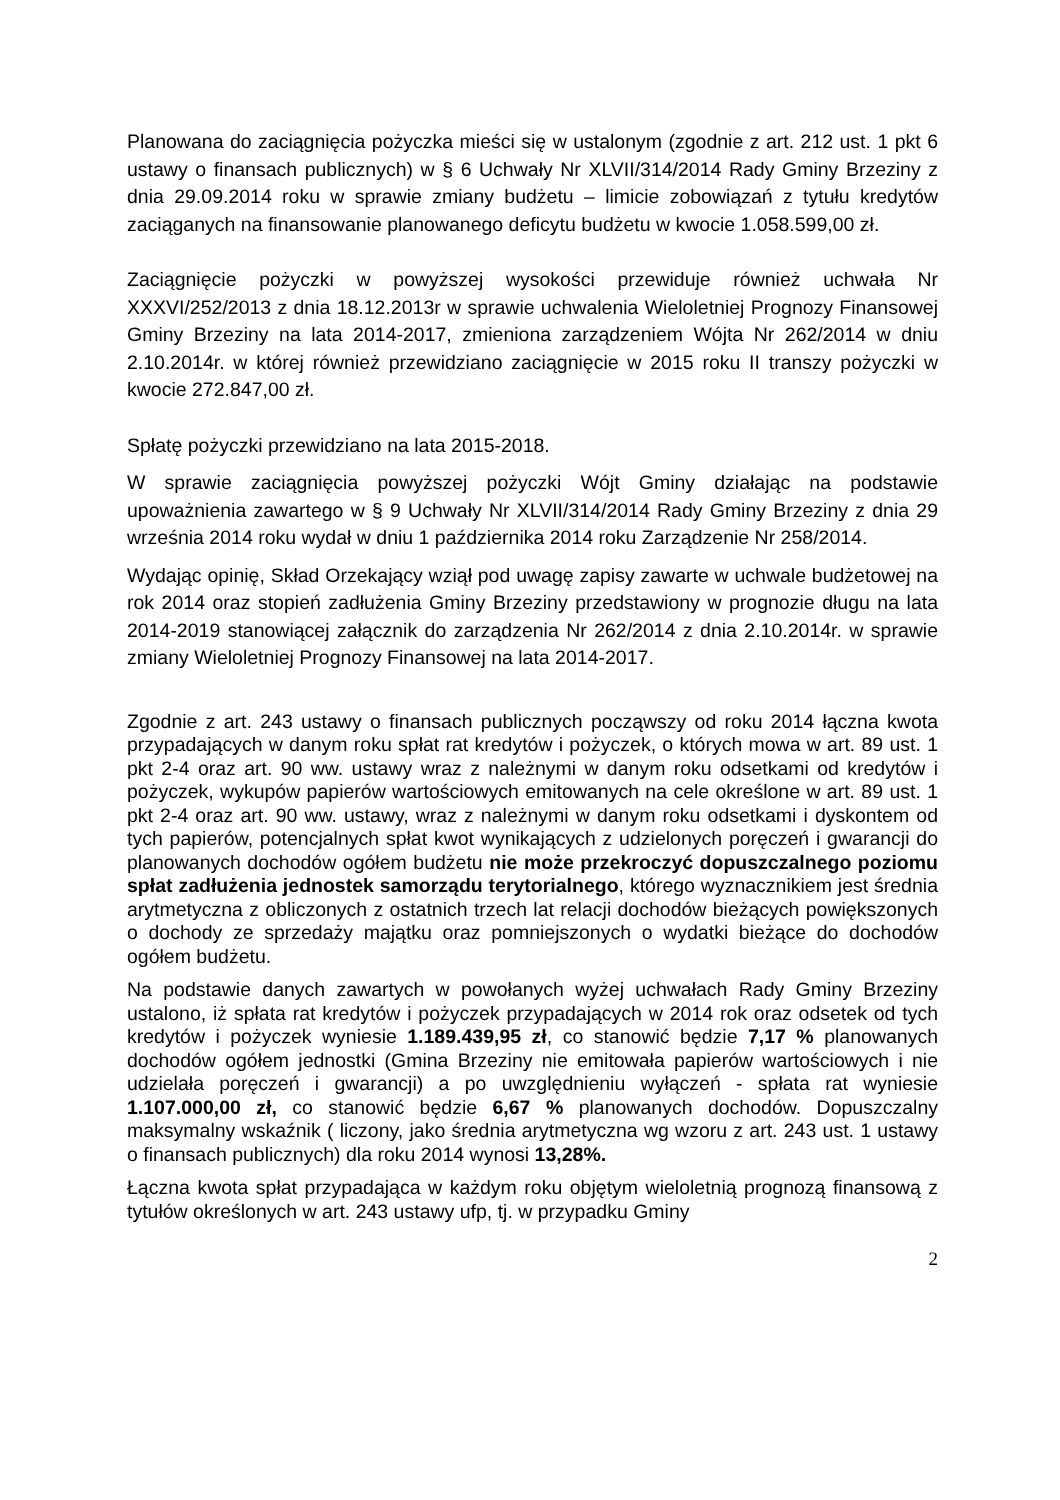Planowana do zaciągnięcia pożyczka mieści się w ustalonym (zgodnie z art. 212 ust. 1 pkt 6 ustawy o finansach publicznych) w § 6 Uchwały Nr XLVII/314/2014 Rady Gminy Brzeziny z dnia 29.09.2014 roku w sprawie zmiany budżetu – limicie zobowiązań z tytułu kredytów zaciąganych na finansowanie planowanego deficytu budżetu w kwocie 1.058.599,00 zł.
Zaciągnięcie pożyczki w powyższej wysokości przewiduje również uchwała Nr XXXVI/252/2013 z dnia 18.12.2013r w sprawie uchwalenia Wieloletniej Prognozy Finansowej Gminy Brzeziny na lata 2014-2017, zmieniona zarządzeniem Wójta Nr 262/2014 w dniu 2.10.2014r. w której również przewidziano zaciągnięcie w 2015 roku II transzy pożyczki w kwocie 272.847,00 zł.
Spłatę pożyczki przewidziano na lata 2015-2018.
W sprawie zaciągnięcia powyższej pożyczki Wójt Gminy działając na podstawie upoważnienia zawartego w § 9 Uchwały Nr XLVII/314/2014 Rady Gminy Brzeziny z dnia 29 września 2014 roku wydał w dniu 1 października 2014 roku Zarządzenie Nr 258/2014.
Wydając opinię, Skład Orzekający wziął pod uwagę zapisy zawarte w uchwale budżetowej na rok 2014 oraz stopień zadłużenia Gminy Brzeziny przedstawiony w prognozie długu na lata 2014-2019 stanowiącej załącznik do zarządzenia Nr 262/2014 z dnia 2.10.2014r. w sprawie zmiany Wieloletniej Prognozy Finansowej na lata 2014-2017.
Zgodnie z art. 243 ustawy o finansach publicznych począwszy od roku 2014 łączna kwota przypadających w danym roku spłat rat kredytów i pożyczek, o których mowa w art. 89 ust. 1 pkt 2-4 oraz art. 90 ww. ustawy wraz z należnymi w danym roku odsetkami od kredytów i pożyczek, wykupów papierów wartościowych emitowanych na cele określone w art. 89 ust. 1 pkt 2-4 oraz art. 90 ww. ustawy, wraz z należnymi w danym roku odsetkami i dyskontem od tych papierów, potencjalnych spłat kwot wynikających z udzielonych poręczeń i gwarancji do planowanych dochodów ogółem budżetu nie może przekroczyć dopuszczalnego poziomu spłat zadłużenia jednostek samorządu terytorialnego, którego wyznacznikiem jest średnia arytmetyczna z obliczonych z ostatnich trzech lat relacji dochodów bieżących powiększonych o dochody ze sprzedaży majątku oraz pomniejszonych o wydatki bieżące do dochodów ogółem budżetu.
Na podstawie danych zawartych w powołanych wyżej uchwałach Rady Gminy Brzeziny ustalono, iż spłata rat kredytów i pożyczek przypadających w 2014 rok oraz odsetek od tych kredytów i pożyczek wyniesie 1.189.439,95 zł, co stanowić będzie 7,17 % planowanych dochodów ogółem jednostki (Gmina Brzeziny nie emitowała papierów wartościowych i nie udzielała poręczeń i gwarancji) a po uwzględnieniu wyłączeń - spłata rat wyniesie 1.107.000,00 zł, co stanowić będzie 6,67 % planowanych dochodów. Dopuszczalny maksymalny wskaźnik ( liczony, jako średnia arytmetyczna wg wzoru z art. 243 ust. 1 ustawy o finansach publicznych) dla roku 2014 wynosi 13,28%.
Łączna kwota spłat przypadająca w każdym roku objętym wieloletnią prognozą finansową z tytułów określonych w art. 243 ustawy ufp, tj. w przypadku Gminy
2